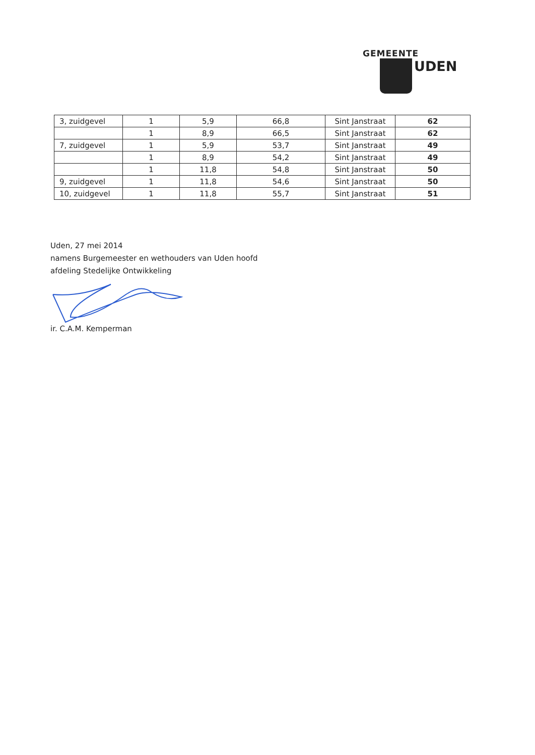GEMEENTE
UDEN
| 3, zuidgevel | 1 | 5,9 | 66,8 | Sint Janstraat | 62 |
| | 1 | 8,9 | 66,5 | Sint Janstraat | 62 |
| 7, zuidgevel | 1 | 5,9 | 53,7 | Sint Janstraat | 49 |
| | 1 | 8,9 | 54,2 | Sint Janstraat | 49 |
| | 1 | 11,8 | 54,8 | Sint Janstraat | 50 |
| 9, zuidgevel | 1 | 11,8 | 54,6 | Sint Janstraat | 50 |
| 10, zuidgevel | 1 | 11,8 | 55,7 | Sint Janstraat | 51 |
Uden, 27 mei 2014
namens Burgemeester en wethouders van Uden hoofd
afdeling Stedelijke Ontwikkeling
ir. C.A.M. Kemperman